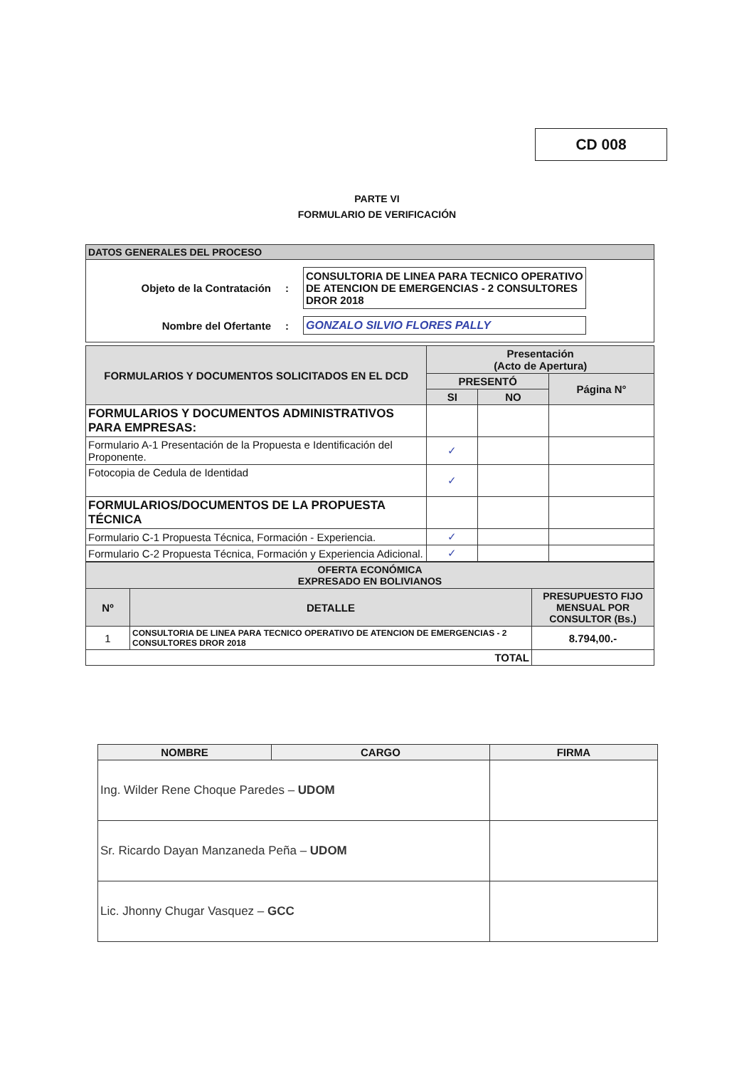CD 008
PARTE VI
FORMULARIO DE VERIFICACIÓN
| DATOS GENERALES DEL PROCESO |
| Objeto de la Contratación : CONSULTORIA DE LINEA PARA TECNICO OPERATIVO DE ATENCION DE EMERGENCIAS - 2 CONSULTORES DROR 2018 Nombre del Ofertante : GONZALO SILVIO FLORES PALLY |
| FORMULARIOS Y DOCUMENTOS SOLICITADOS EN EL DCD | Presentación (Acto de Apertura) | | |
| --- | --- | --- | --- |
| | PRESENTÓ | | Página N° |
| | SI | NO | |
| FORMULARIOS Y DOCUMENTOS ADMINISTRATIVOS PARA EMPRESAS: | | | |
| Formulario A-1 Presentación de la Propuesta e Identificación del Proponente. | ✓ | | |
| Fotocopia de Cedula de Identidad | ✓ | | |
| FORMULARIOS/DOCUMENTOS DE LA PROPUESTA TÉCNICA | | | |
| Formulario C-1 Propuesta Técnica, Formación - Experiencia. | ✓ | | |
| Formulario C-2 Propuesta Técnica, Formación y Experiencia Adicional. | ✓ | | |
| OFERTA ECONÓMICA EXPRESADO EN BOLIVIANOS | | |
| --- | --- | --- |
| Nº | DETALLE | PRESUPUESTO FIJO MENSUAL POR CONSULTOR (Bs.) |
| 1 | CONSULTORIA DE LINEA PARA TECNICO OPERATIVO DE ATENCION DE EMERGENCIAS - 2 CONSULTORES DROR 2018 | 8.794,00.- |
| TOTAL | | |
| NOMBRE | CARGO | FIRMA |
| --- | --- | --- |
| Ing. Wilder Rene Choque Paredes – UDOM | | |
| Sr. Ricardo Dayan Manzaneda Peña – UDOM | | |
| Lic. Jhonny Chugar Vasquez – GCC | | |